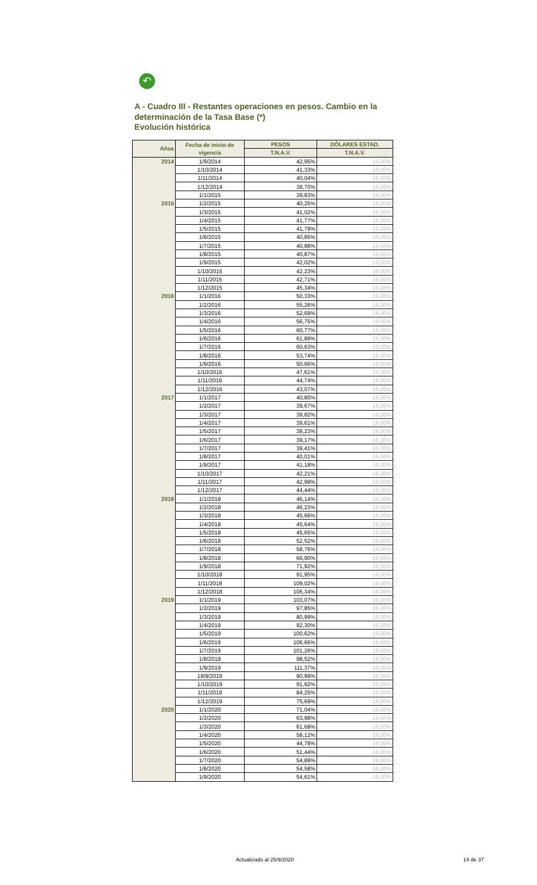↶
A - Cuadro III - Restantes operaciones en pesos. Cambio en la determinación de la Tasa Base (*)
Evolución histórica
| Años | Fecha de inicio de vigencia | PESOS | DÓLARES ESTAD. |
| --- | --- | --- | --- |
| | | T.N.A.V. | T.N.A.V. |
| 2014 | 1/9/2014 | 42,95% | 16,00% |
| | 1/10/2014 | 41,33% | 16,00% |
| | 1/11/2014 | 40,04% | 16,00% |
| | 1/12/2014 | 39,70% | 16,00% |
| | 1/1/2015 | 39,83% | 16,00% |
| 2015 | 1/2/2015 | 40,25% | 16,00% |
| | 1/3/2015 | 41,02% | 16,00% |
| | 1/4/2015 | 41,77% | 16,00% |
| | 1/5/2015 | 41,79% | 16,00% |
| | 1/6/2015 | 40,85% | 16,00% |
| | 1/7/2015 | 40,88% | 16,00% |
| | 1/8/2015 | 40,87% | 16,00% |
| | 1/9/2015 | 42,02% | 16,00% |
| | 1/10/2015 | 42,23% | 16,00% |
| | 1/11/2015 | 42,71% | 16,00% |
| | 1/12/2015 | 45,34% | 16,00% |
| 2016 | 1/1/2016 | 50,33% | 16,00% |
| | 1/2/2016 | 55,26% | 16,00% |
| | 1/3/2016 | 52,69% | 16,00% |
| | 1/4/2016 | 56,75% | 16,00% |
| | 1/5/2016 | 60,77% | 16,00% |
| | 1/6/2016 | 61,89% | 16,00% |
| | 1/7/2016 | 60,63% | 16,00% |
| | 1/8/2016 | 53,74% | 16,00% |
| | 1/9/2016 | 50,66% | 16,00% |
| | 1/10/2016 | 47,61% | 16,00% |
| | 1/11/2016 | 44,74% | 16,00% |
| | 1/12/2016 | 43,07% | 16,00% |
| 2017 | 1/1/2017 | 40,80% | 16,00% |
| | 1/2/2017 | 39,67% | 16,00% |
| | 1/3/2017 | 39,82% | 16,00% |
| | 1/4/2017 | 39,61% | 16,00% |
| | 1/5/2017 | 38,23% | 16,00% |
| | 1/6/2017 | 39,17% | 16,00% |
| | 1/7/2017 | 39,41% | 16,00% |
| | 1/8/2017 | 40,01% | 16,00% |
| | 1/9/2017 | 41,18% | 16,00% |
| | 1/10/2017 | 42,21% | 16,00% |
| | 1/11/2017 | 42,99% | 16,00% |
| | 1/12/2017 | 44,44% | 16,00% |
| 2018 | 1/1/2018 | 46,14% | 16,00% |
| | 1/2/2018 | 46,23% | 16,00% |
| | 1/3/2018 | 45,66% | 16,00% |
| | 1/4/2018 | 45,64% | 16,00% |
| | 1/5/2018 | 45,65% | 16,00% |
| | 1/6/2018 | 52,52% | 16,00% |
| | 1/7/2018 | 58,76% | 16,00% |
| | 1/8/2018 | 66,90% | 16,00% |
| | 1/9/2018 | 71,92% | 16,00% |
| | 1/10/2018 | 91,95% | 16,00% |
| | 1/11/2018 | 109,02% | 16,00% |
| | 1/12/2018 | 106,34% | 16,00% |
| 2019 | 1/1/2019 | 103,07% | 16,00% |
| | 1/2/2019 | 97,85% | 16,00% |
| | 1/3/2019 | 80,99% | 16,00% |
| | 1/4/2019 | 92,30% | 16,00% |
| | 1/5/2019 | 100,62% | 16,00% |
| | 1/6/2019 | 106,66% | 16,00% |
| | 1/7/2019 | 101,26% | 16,00% |
| | 1/8/2019 | 98,52% | 16,00% |
| | 1/9/2019 | 111,37% | 16,00% |
| | 18/9/2019 | 90,99% | 16,00% |
| | 1/10/2019 | 91,92% | 16,00% |
| | 1/11/2019 | 84,25% | 16,00% |
| | 1/12/2019 | 75,69% | 16,00% |
| 2020 | 1/1/2020 | 71,04% | 16,00% |
| | 1/2/2020 | 63,98% | 16,00% |
| | 1/3/2020 | 61,68% | 16,00% |
| | 1/4/2020 | 58,12% | 16,00% |
| | 1/5/2020 | 44,78% | 16,00% |
| | 1/6/2020 | 51,44% | 16,00% |
| | 1/7/2020 | 54,89% | 16,00% |
| | 1/8/2020 | 54,58% | 16,00% |
| | 1/9/2020 | 54,61% | 16,00% |
Actualizado al 25/9/2020 14 de 37